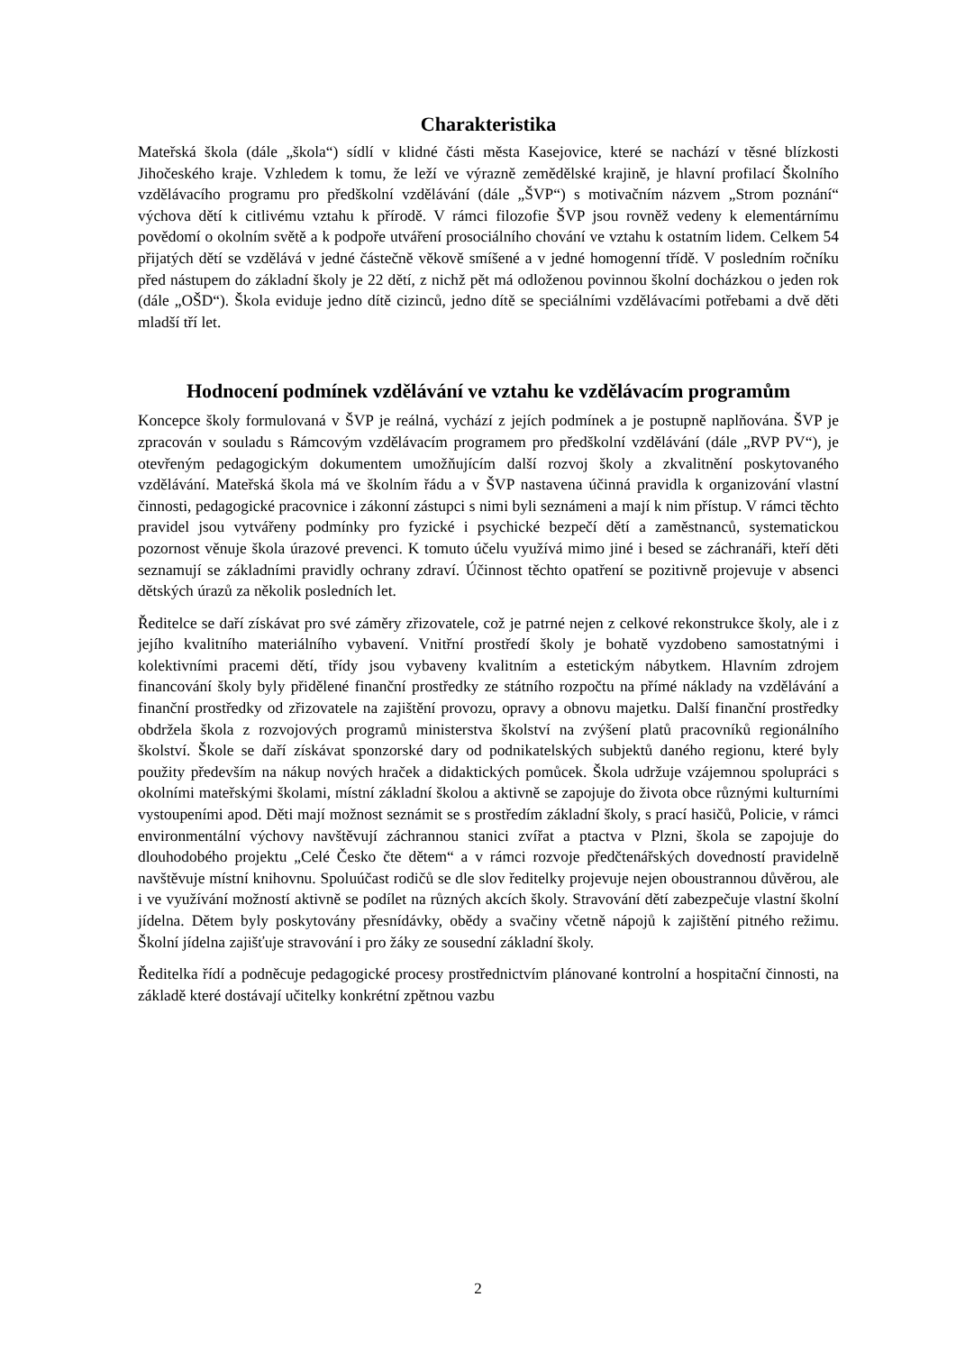Charakteristika
Mateřská škola (dále „škola“) sídlí v klidné části města Kasejovice, které se nachází v těsné blízkosti Jihočeského kraje. Vzhledem k tomu, že leží ve výrazně zemědělské krajině, je hlavní profilací Školního vzdělávacího programu pro předškolní vzdělávání (dále „ŠVP“) s motivačním názvem „Strom poznání“ výchova dětí k citlivému vztahu k přírodě. V rámci filozofie ŠVP jsou rovněž vedeny k elementárnímu povědomí o okolním světě a k podpoře utváření prosociálního chování ve vztahu k ostatním lidem. Celkem 54 přijatých dětí se vzdělává v jedné částečně věkově smíšené a v jedné homogenní třídě. V posledním ročníku před nástupem do základní školy je 22 dětí, z nichž pět má odloženou povinnou školní docházkou o jeden rok (dále „OŠD“). Škola eviduje jedno dítě cizinců, jedno dítě se speciálními vzdělávacími potřebami a dvě děti mladší tří let.
Hodnocení podmínek vzdělávání ve vztahu ke vzdělávacím programům
Koncepce školy formulovaná v ŠVP je reálná, vychází z jejích podmínek a je postupně naplňována. ŠVP je zpracován v souladu s Rámcovým vzdělávacím programem pro předškolní vzdělávání (dále „RVP PV“), je otevřeným pedagogickým dokumentem umožňujícím další rozvoj školy a zkvalitnění poskytovaného vzdělávání. Mateřská škola má ve školním řádu a v ŠVP nastavena účinná pravidla k organizování vlastní činnosti, pedagogické pracovnice i zákonní zástupci s nimi byli seznámeni a mají k nim přístup. V rámci těchto pravidel jsou vytvářeny podmínky pro fyzické i psychické bezpečí dětí a zaměstnanců, systematickou pozornost věnuje škola úrazové prevenci. K tomuto účelu využívá mimo jiné i besed se záchranáři, kteří děti seznamují se základními pravidly ochrany zdraví. Účinnost těchto opatření se pozitivně projevuje v absenci dětských úrazů za několik posledních let.
Ředitelce se daří získávat pro své záměry zřizovatele, což je patrné nejen z celkové rekonstrukce školy, ale i z jejího kvalitního materiálního vybavení. Vnitřní prostředí školy je bohatě vyzdobeno samostatnými i kolektivními pracemi dětí, třídy jsou vybaveny kvalitním a estetickým nábytkem. Hlavním zdrojem financování školy byly přidělené finanční prostředky ze státního rozpočtu na přímé náklady na vzdělávání a finanční prostředky od zřizovatele na zajištění provozu, opravy a obnovu majetku. Další finanční prostředky obdržela škola z rozvojových programů ministerstva školství na zvýšení platů pracovníků regionálního školství. Škole se daří získávat sponzorské dary od podnikatelských subjektů daného regionu, které byly použity především na nákup nových hraček a didaktických pomůcek. Škola udržuje vzájemnou spolupráci s okolními mateřskými školami, místní základní školou a aktivně se zapojuje do života obce různými kulturními vystoupeními apod. Děti mají možnost seznámit se s prostředím základní školy, s prací hasičů, Policie, v rámci environmentální výchovy navštěvují záchrannou stanici zvířat a ptactva v Plzni, škola se zapojuje do dlouhodobého projektu „Celé Česko čte dětem“ a v rámci rozvoje předčtenářských dovedností pravidelně navštěvuje místní knihovnu. Spoluúčast rodičů se dle slov ředitelky projevuje nejen oboustrannou důvěrou, ale i ve využívání možností aktivně se podílet na různých akcích školy. Stravování dětí zabezpečuje vlastní školní jídelna. Dětem byly poskytovány přesnídávky, obědy a svačiny včetně nápojů k zajištění pitného režimu. Školní jídelna zajišťuje stravování i pro žáky ze sousední základní školy.
Ředitelka řídí a podněcuje pedagogické procesy prostřednictvím plánované kontrolní a hospitační činnosti, na základě které dostávají učitelky konkrétní zpětnou vazbu
2